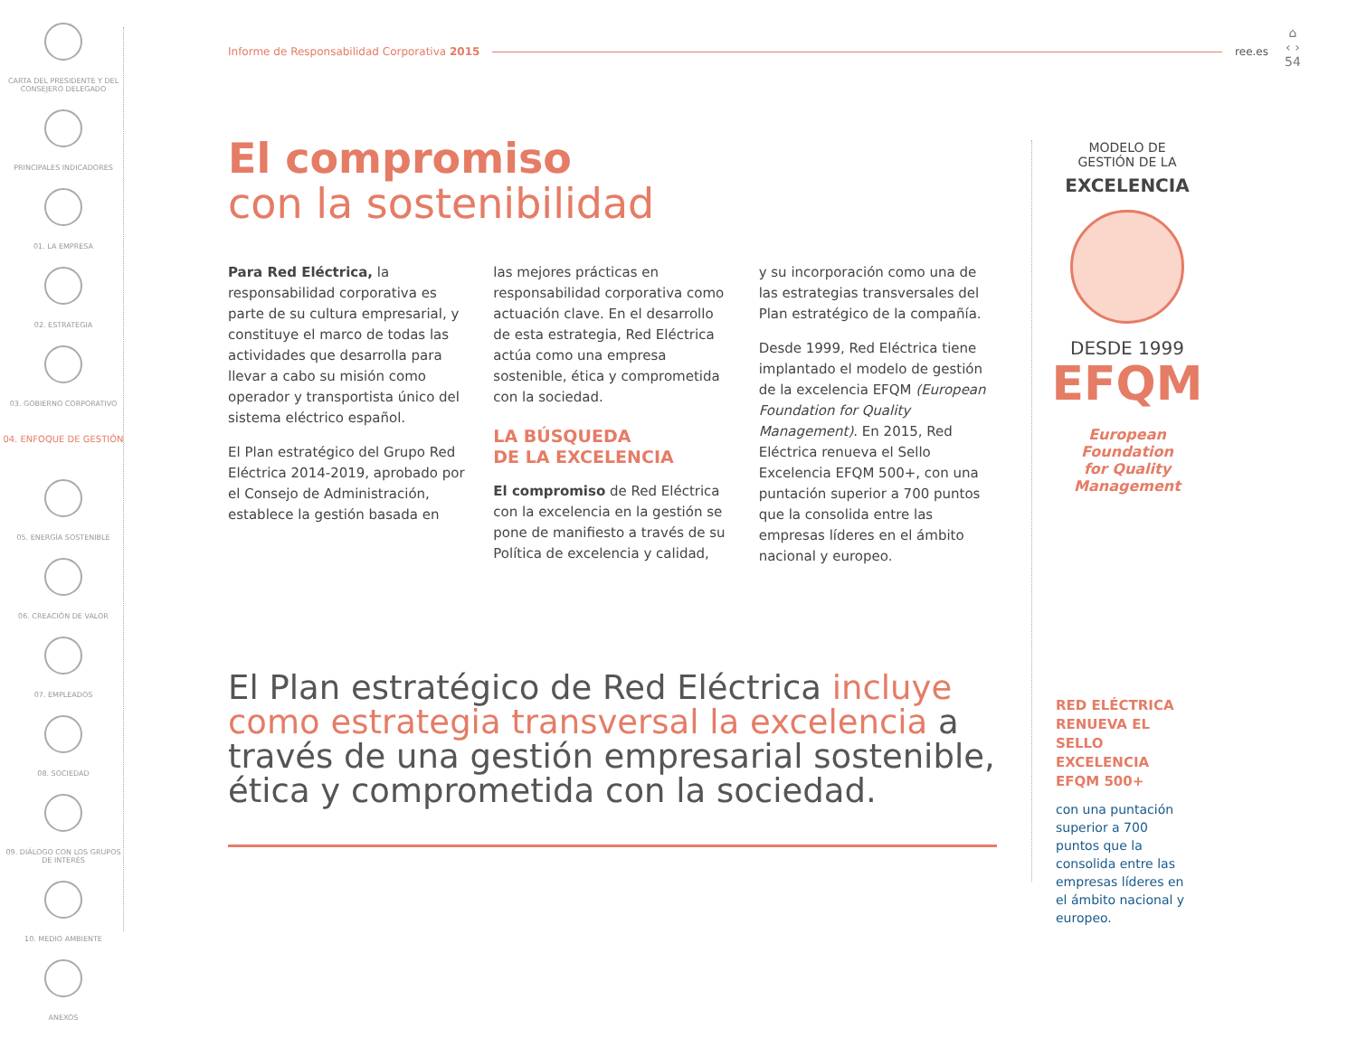CARTA DEL PRESIDENTE Y DEL CONSEJERO DELEGADO
PRINCIPALES INDICADORES
01. LA EMPRESA
02. ESTRATEGIA
03. GOBIERNO CORPORATIVO
04. ENFOQUE DE GESTIÓN
05. ENERGÍA SOSTENIBLE
06. CREACIÓN DE VALOR
07. EMPLEADOS
08. SOCIEDAD
09. DIÁLOGO CON LOS GRUPOS DE INTERÉS
10. MEDIO AMBIENTE
ANEXOS
Informe de Responsabilidad Corporativa 2015 ree.es
⌂
‹ ›
54
El compromiso
con la sostenibilidad
Para Red Eléctrica, la responsabilidad corporativa es parte de su cultura empresarial, y constituye el marco de todas las actividades que desarrolla para llevar a cabo su misión como operador y transportista único del sistema eléctrico español.
El Plan estratégico del Grupo Red Eléctrica 2014-2019, aprobado por el Consejo de Administración, establece la gestión basada en
las mejores prácticas en responsabilidad corporativa como actuación clave. En el desarrollo de esta estrategia, Red Eléctrica actúa como una empresa sostenible, ética y comprometida con la sociedad.
LA BÚSQUEDA
DE LA EXCELENCIA
El compromiso de Red Eléctrica con la excelencia en la gestión se pone de manifiesto a través de su Política de excelencia y calidad,
y su incorporación como una de las estrategias transversales del Plan estratégico de la compañía.
Desde 1999, Red Eléctrica tiene implantado el modelo de gestión de la excelencia EFQM (European Foundation for Quality Management). En 2015, Red Eléctrica renueva el Sello Excelencia EFQM 500+, con una puntación superior a 700 puntos que la consolida entre las empresas líderes en el ámbito nacional y europeo.
El Plan estratégico de Red Eléctrica incluye como estrategia transversal la excelencia a través de una gestión empresarial sostenible, ética y comprometida con la sociedad.
MODELO DE
GESTIÓN DE LA
EXCELENCIA
DESDE 1999
EFQM
European
Foundation
for Quality
Management
RED ELÉCTRICA RENUEVA EL SELLO EXCELENCIA EFQM 500+
con una puntación superior a 700 puntos que la consolida entre las empresas líderes en el ámbito nacional y europeo.